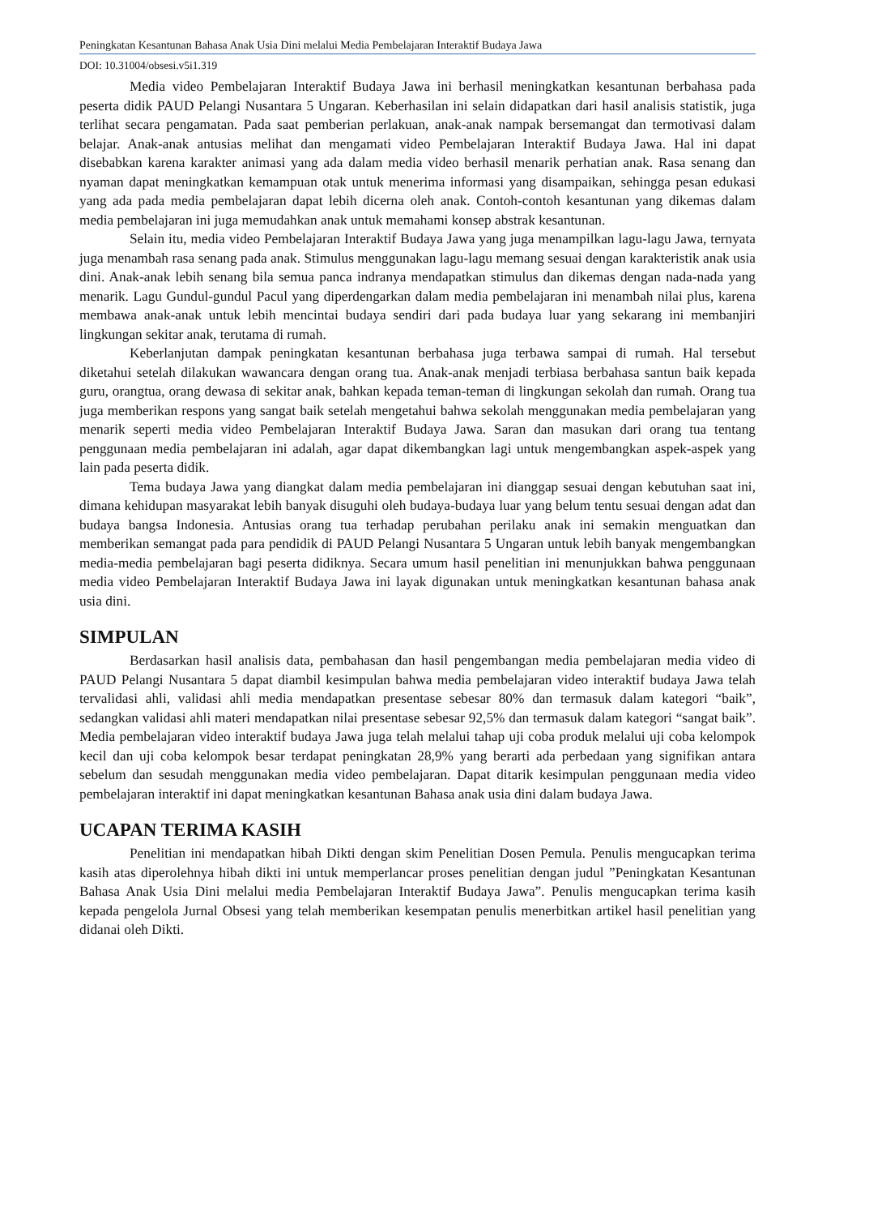Peningkatan Kesantunan Bahasa Anak Usia Dini melalui Media Pembelajaran Interaktif Budaya Jawa
DOI: 10.31004/obsesi.v5i1.319
Media video Pembelajaran Interaktif Budaya Jawa ini berhasil meningkatkan kesantunan berbahasa pada peserta didik PAUD Pelangi Nusantara 5 Ungaran. Keberhasilan ini selain didapatkan dari hasil analisis statistik, juga terlihat secara pengamatan. Pada saat pemberian perlakuan, anak-anak nampak bersemangat dan termotivasi dalam belajar. Anak-anak antusias melihat dan mengamati video Pembelajaran Interaktif Budaya Jawa. Hal ini dapat disebabkan karena karakter animasi yang ada dalam media video berhasil menarik perhatian anak. Rasa senang dan nyaman dapat meningkatkan kemampuan otak untuk menerima informasi yang disampaikan, sehingga pesan edukasi yang ada pada media pembelajaran dapat lebih dicerna oleh anak. Contoh-contoh kesantunan yang dikemas dalam media pembelajaran ini juga memudahkan anak untuk memahami konsep abstrak kesantunan.
Selain itu, media video Pembelajaran Interaktif Budaya Jawa yang juga menampilkan lagu-lagu Jawa, ternyata juga menambah rasa senang pada anak. Stimulus menggunakan lagu-lagu memang sesuai dengan karakteristik anak usia dini. Anak-anak lebih senang bila semua panca indranya mendapatkan stimulus dan dikemas dengan nada-nada yang menarik. Lagu Gundul-gundul Pacul yang diperdengarkan dalam media pembelajaran ini menambah nilai plus, karena membawa anak-anak untuk lebih mencintai budaya sendiri dari pada budaya luar yang sekarang ini membanjiri lingkungan sekitar anak, terutama di rumah.
Keberlanjutan dampak peningkatan kesantunan berbahasa juga terbawa sampai di rumah. Hal tersebut diketahui setelah dilakukan wawancara dengan orang tua. Anak-anak menjadi terbiasa berbahasa santun baik kepada guru, orangtua, orang dewasa di sekitar anak, bahkan kepada teman-teman di lingkungan sekolah dan rumah. Orang tua juga memberikan respons yang sangat baik setelah mengetahui bahwa sekolah menggunakan media pembelajaran yang menarik seperti media video Pembelajaran Interaktif Budaya Jawa. Saran dan masukan dari orang tua tentang penggunaan media pembelajaran ini adalah, agar dapat dikembangkan lagi untuk mengembangkan aspek-aspek yang lain pada peserta didik.
Tema budaya Jawa yang diangkat dalam media pembelajaran ini dianggap sesuai dengan kebutuhan saat ini, dimana kehidupan masyarakat lebih banyak disuguhi oleh budaya-budaya luar yang belum tentu sesuai dengan adat dan budaya bangsa Indonesia. Antusias orang tua terhadap perubahan perilaku anak ini semakin menguatkan dan memberikan semangat pada para pendidik di PAUD Pelangi Nusantara 5 Ungaran untuk lebih banyak mengembangkan media-media pembelajaran bagi peserta didiknya. Secara umum hasil penelitian ini menunjukkan bahwa penggunaan media video Pembelajaran Interaktif Budaya Jawa ini layak digunakan untuk meningkatkan kesantunan bahasa anak usia dini.
SIMPULAN
Berdasarkan hasil analisis data, pembahasan dan hasil pengembangan media pembelajaran media video di PAUD Pelangi Nusantara 5 dapat diambil kesimpulan bahwa media pembelajaran video interaktif budaya Jawa telah tervalidasi ahli, validasi ahli media mendapatkan presentase sebesar 80% dan termasuk dalam kategori “baik”, sedangkan validasi ahli materi mendapatkan nilai presentase sebesar 92,5% dan termasuk dalam kategori “sangat baik”. Media pembelajaran video interaktif budaya Jawa juga telah melalui tahap uji coba produk melalui uji coba kelompok kecil dan uji coba kelompok besar terdapat peningkatan 28,9% yang berarti ada perbedaan yang signifikan antara sebelum dan sesudah menggunakan media video pembelajaran. Dapat ditarik kesimpulan penggunaan media video pembelajaran interaktif ini dapat meningkatkan kesantunan Bahasa anak usia dini dalam budaya Jawa.
UCAPAN TERIMA KASIH
Penelitian ini mendapatkan hibah Dikti dengan skim Penelitian Dosen Pemula. Penulis mengucapkan terima kasih atas diperolehnya hibah dikti ini untuk memperlancar proses penelitian dengan judul ”Peningkatan Kesantunan Bahasa Anak Usia Dini melalui media Pembelajaran Interaktif Budaya Jawa”. Penulis mengucapkan terima kasih kepada pengelola Jurnal Obsesi yang telah memberikan kesempatan penulis menerbitkan artikel hasil penelitian yang didanai oleh Dikti.